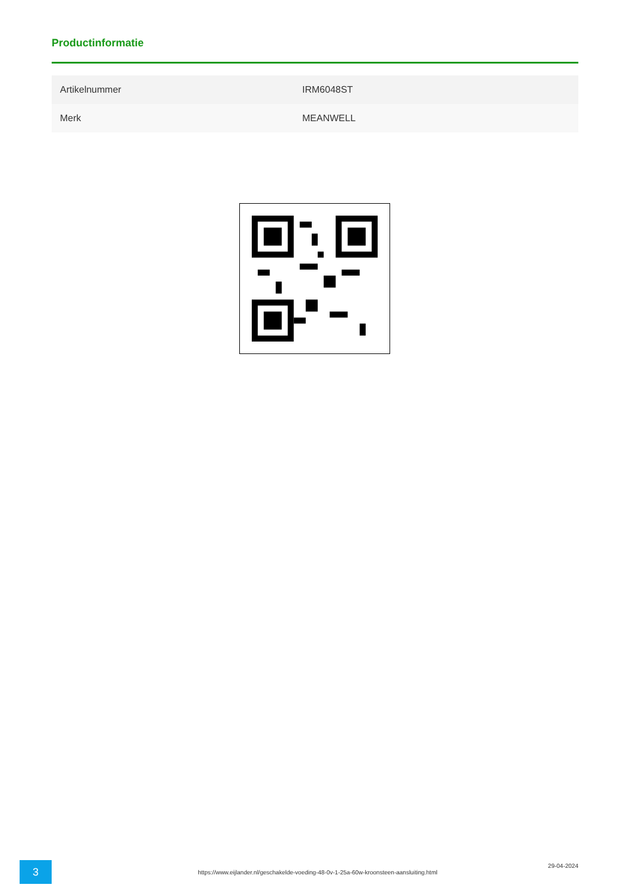Productinformatie
| Artikelnummer | IRM6048ST |
| Merk | MEANWELL |
3
https://www.eijlander.nl/geschakelde-voeding-48-0v-1-25a-60w-kroonsteen-aansluiting.html
29-04-2024